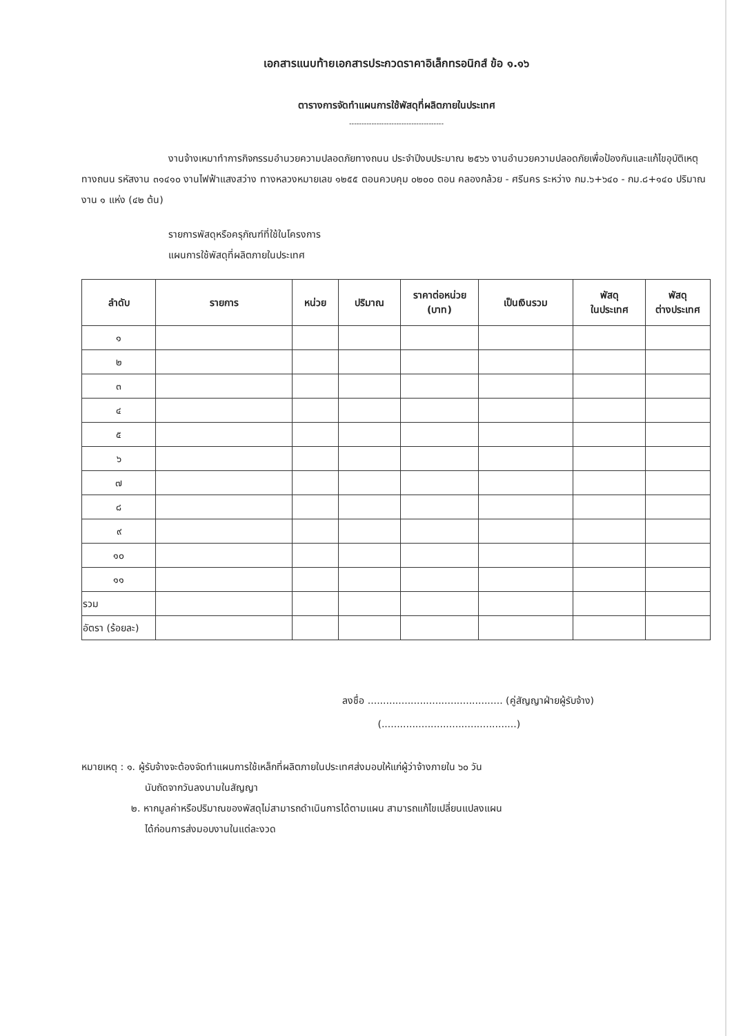เอกสารแนบท้ายเอกสารประกวดราคาอิเล็กทรอนิกส์ ข้อ ๑.๑๖
ตารางการจัดทำแผนการใช้พัสดุที่ผลิตภายในประเทศ
--------------------------------------
งานจ้างเหมาทำการกิจกรรมอำนวยความปลอดภัยทางถนน ประจำปีงบประมาณ ๒๕๖๖ งานอำนวยความปลอดภัยเพื่อป้องกันและแก้ไขอุบัติเหตุทางถนน รหัสงาน ๓๑๔๑๐ งานไฟฟ้าแสงสว่าง ทางหลวงหมายเลข ๑๒๕๕ ตอนควบคุม ๐๒๐๐ ตอน คลองกล้วย - ศรีนคร ระหว่าง กม.๖+๖๔๐ - กม.๘+๑๔๐ ปริมาณงาน ๑ แห่ง (๔๒ ต้น)
รายการพัสดุหรือครุภัณฑ์ที่ใช้ในโครงการ
แผนการใช้พัสดุที่ผลิตภายในประเทศ
| ลำดับ | รายการ | หน่วย | ปริมาณ | ราคาต่อหน่วย (บาท) | เป็นเงินรวม | พัสดุ ในประเทศ | พัสดุ ต่างประเทศ |
| --- | --- | --- | --- | --- | --- | --- | --- |
| ๑ | | | | | | | |
| ๒ | | | | | | | |
| ๓ | | | | | | | |
| ๔ | | | | | | | |
| ๕ | | | | | | | |
| ๖ | | | | | | | |
| ๗ | | | | | | | |
| ๘ | | | | | | | |
| ๙ | | | | | | | |
| ๑๐ | | | | | | | |
| ๑๑ | | | | | | | |
| รวม | | | | | | | |
| อัตรา (ร้อยละ) | | | | | | | |
ลงชื่อ ............................................ (คู่สัญญาฝ่ายผู้รับจ้าง)
(............................................)
หมายเหตุ : ๑. ผู้รับจ้างจะต้องจัดทำแผนการใช้เหล็กที่ผลิตภายในประเทศส่งมอบให้แก่ผู้ว่าจ้างภายใน ๖๐ วัน
นับถัดจากวันลงนามในสัญญา
๒. หากมูลค่าหรือปริมาณของพัสดุไม่สามารถดำเนินการได้ตามแผน สามารถแก้ไขเปลี่ยนแปลงแผน
ได้ก่อนการส่งมอบงานในแต่ละงวด